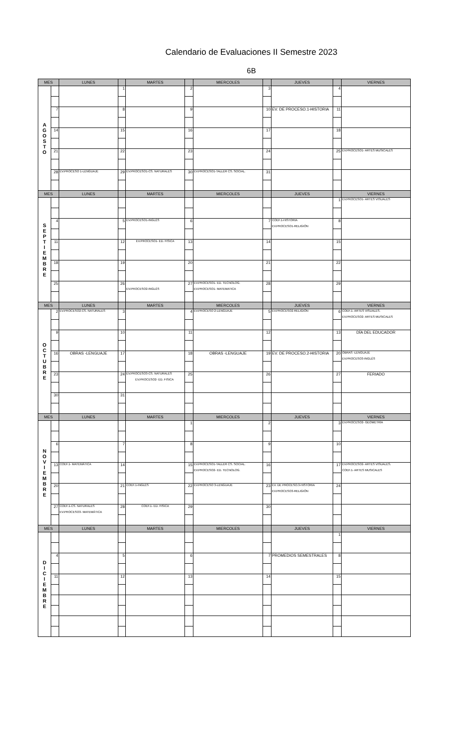Calendario de Evaluaciones II Semestre 2023
6B
| MES | | LUNES | | MARTES | | MIERCOLES | | JUEVES | | VIERNES |
| --- | --- | --- | --- | --- | --- | --- | --- | --- | --- | --- |
| A G O S T O | | | 1 | | 2 | | 3 | | 4 | |
| | 7 | | 8 | | 9 | | 10 | EV. DE PROCESO.1-HISTORIA | 11 | |
| | 14 | | 15 | | 16 | | 17 | | 18 | |
| | 21 | | 22 | | 23 | | 24 | | 25 | EV.PROCESO1- ARTES MUSICALES |
| | 28 | EV.PROCESO 1-LENGUAJE | 29 | EV.PROCESO1-CS. NATURALES | 30 | EV.PROCESO1-TALLER CS. SOCIAL. | 31 | | | |
| MES | | LUNES | | MARTES | | MIERCOLES | | JUEVES | | VIERNES |
| S E P T I E M B R E | | | | | | | | | 1 | EV.PROCESO1- ARTES VISUALES |
| | 4 | | 5 | EV.PROCESO1-INGLÉS | 6 | | 7 | COEF.1-HISTORIA EV.PROCESO1-RELIGIÓN | 8 | |
| | 11 | | 12 | EV.PROCESO1- ED. FISICA | 13 | | 14 | | 15 | |
| | 18 | | 19 | | 20 | | 21 | | 22 | |
| | 25 | | 26 | EV.PROCESO2-INGLÉS | 27 | EV.PROCESO1- ED. TECNOLOG. EV.PROCESO1- MATEMATICA | 28 | | 29 | |
| MES | | LUNES | | MARTES | | MIERCOLES | | JUEVES | | VIERNES |
| O C T U B R E | 2 | EV.PROCESO2-CS. NATURALES | 3 | | 4 | EV.PROCESO 2-LENGUAJE | 5 | EV.PROCESO2-RELIGIÓN | 6 | COEF.1- ARTES VISUALES. EV.PROCESO2- ARTES MUSICALES |
| | 9 | | 10 | | 11 | | 12 | | 13 | DÍA DEL EDUCADOR |
| | 16 | OBRAS -LENGUAJE | 17 | | 18 | OBRAS -LENGUAJE | 19 | EV. DE PROCESO.2-HISTORIA | 20 | OBRAS -LENGUAJE EV.PROCESO3-INGLÉS |
| | 23 | | 24 | EV.PROCESO3-CS. NATURALES EV.PROCESO2- ED. FISICA | 25 | | 26 | | 27 | FERIADO |
| | 30 | | 31 | | | | | | | |
| MES | | LUNES | | MARTES | | MIERCOLES | | JUEVES | | VIERNES |
| N O V I E M B R E | | | | | 1 | | 2 | | 3 | EV.PROCESO2- GEOMETRÍA |
| | 6 | | 7 | | 8 | | 9 | | 10 | |
| | 13 | COEF.1- MATEMÁTICA | 14 | | 15 | EV.PROCESO1-TALLER CS. SOCIAL. EV.PROCESO2- ED. TECNOLOG. | 16 | | 17 | EV.PROCESO2- ARTES VISUALES. COEF.1- ARTES MUSICALES |
| | 20 | | 21 | COEF.1-INGLÉS | 22 | EV.PROCESO 3-LENGUAJE | 23 | EV. DE PROCESO.3-HISTORIA EV.PROCESO3-RELIGIÓN | 24 | |
| | 27 | COEF.1-CS. NATURALES EV.PROCESO3- MATEMÁTICA | 28 | COEF.1- ED. FISICA | 29 | | 30 | | | |
| MES | | LUNES | | MARTES | | MIERCOLES | | JUEVES | | VIERNES |
| D I C I E M B R E | | | | | | | | | 1 | |
| | 4 | | 5 | | 6 | | 7 | PROMEDIOS SEMESTRALES | 8 | |
| | 11 | | 12 | | 13 | | 14 | | 15 | |